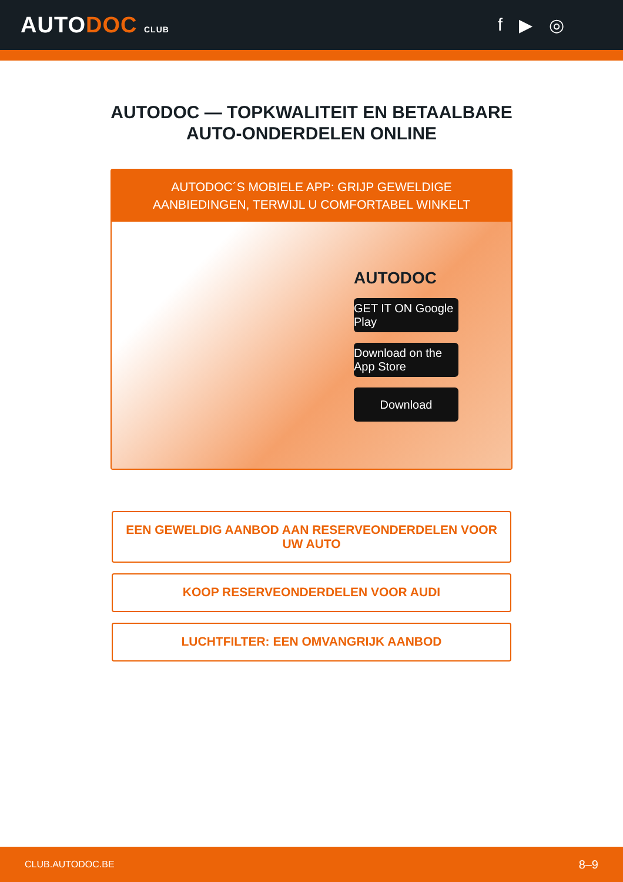AUTODOC CLUB
f ▶ ◎
AUTODOC — TOPKWALITEIT EN BETAALBARE AUTO-ONDERDELEN ONLINE
AUTODOC´S MOBIELE APP: GRIJP GEWELDIGE AANBIEDINGEN, TERWIJL U COMFORTABEL WINKELT
AUTODOC
GET IT ON Google Play
Download on the App Store
Download
EEN GEWELDIG AANBOD AAN RESERVEONDERDELEN VOOR UW AUTO
KOOP RESERVEONDERDELEN VOOR AUDI
LUCHTFILTER: EEN OMVANGRIJK AANBOD
CLUB.AUTODOC.BE 8–9